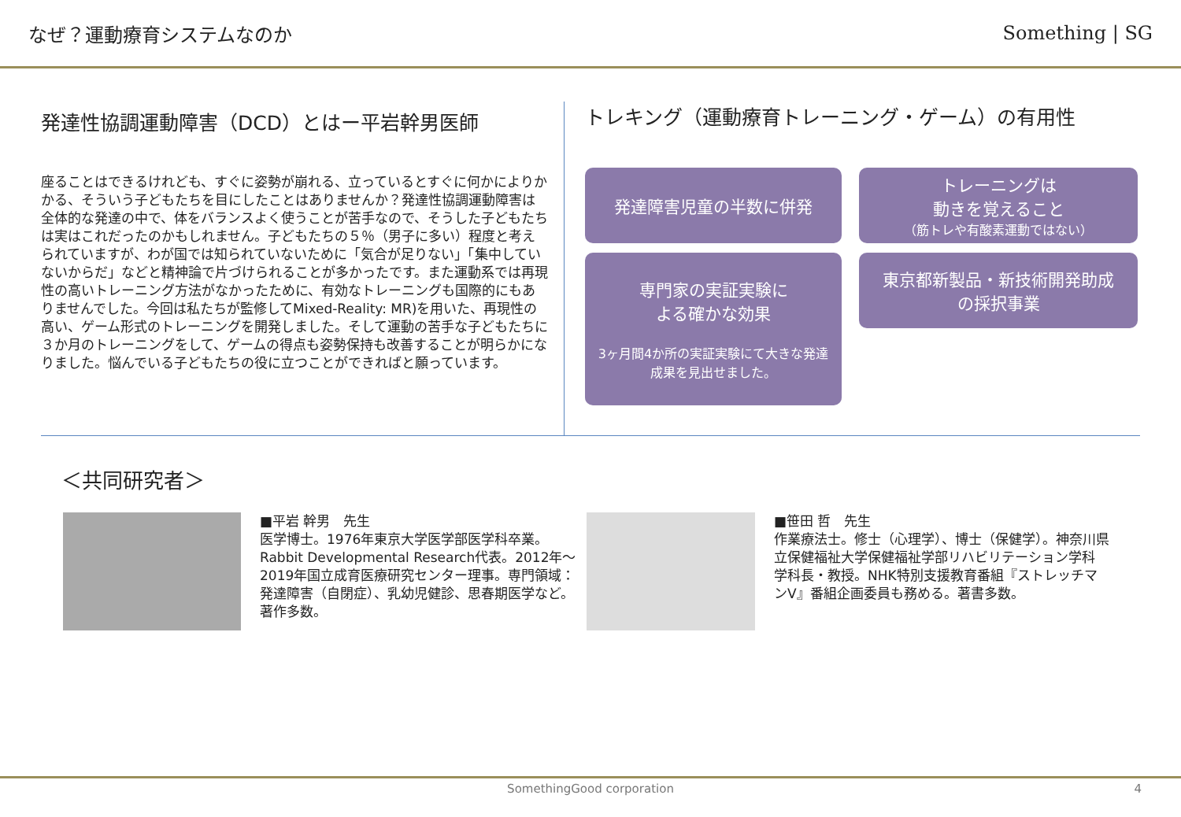なぜ？運動療育システムなのか Something | SG
発達性協調運動障害（DCD）とはー平岩幹男医師
座ることはできるけれども、すぐに姿勢が崩れる、立っているとすぐに何かによりかかる、そういう子どもたちを目にしたことはありませんか？発達性協調運動障害は全体的な発達の中で、体をバランスよく使うことが苦手なので、そうした子どもたちは実はこれだったのかもしれません。子どもたちの５％（男子に多い）程度と考えられていますが、わが国では知られていないために「気合が足りない」「集中していないからだ」などと精神論で片づけられることが多かったです。また運動系では再現性の高いトレーニング方法がなかったために、有効なトレーニングも国際的にもありませんでした。今回は私たちが監修してMixed-Reality: MR)を用いた、再現性の高い、ゲーム形式のトレーニングを開発しました。そして運動の苦手な子どもたちに３か月のトレーニングをして、ゲームの得点も姿勢保持も改善することが明らかになりました。悩んでいる子どもたちの役に立つことができればと願っています。
トレキング（運動療育トレーニング・ゲーム）の有用性
発達障害児童の半数に併発
トレーニングは
動きを覚えること
（筋トレや有酸素運動ではない）
専門家の実証実験に
よる確かな効果
3ヶ月間4か所の実証実験にて大きな発達成果を見出せました。
東京都新製品・新技術開発助成
の採択事業
＜共同研究者＞
■平岩 幹男　先生
医学博士。1976年東京大学医学部医学科卒業。Rabbit Developmental Research代表。2012年～2019年国立成育医療研究センター理事。専門領域：発達障害（自閉症）、乳幼児健診、思春期医学など。著作多数。
■笹田 哲　先生
作業療法士。修士（心理学）、博士（保健学）。神奈川県立保健福祉大学保健福祉学部リハビリテーション学科　学科長・教授。NHK特別支援教育番組『ストレッチマンV』番組企画委員も務める。著書多数。
SomethingGood corporation 4